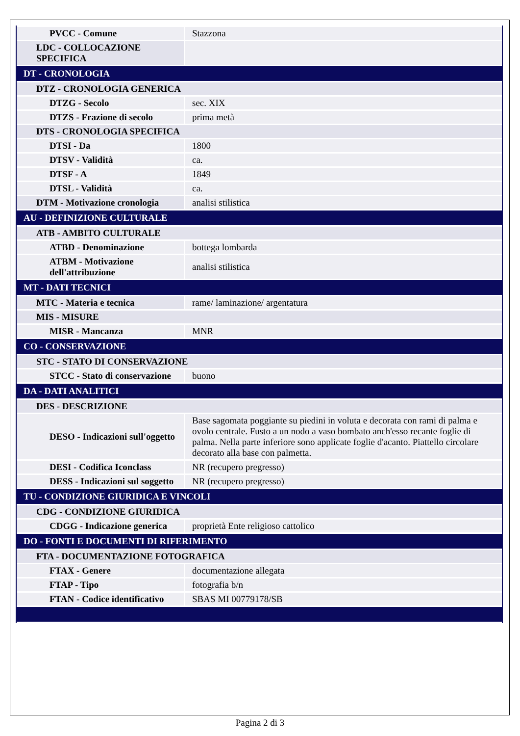| PVCC - Comune | Stazzona |
| LDC - COLLOCAZIONE SPECIFICA | |
| DT - CRONOLOGIA | |
| DTZ - CRONOLOGIA GENERICA | |
| DTZG - Secolo | sec. XIX |
| DTZS - Frazione di secolo | prima metà |
| DTS - CRONOLOGIA SPECIFICA | |
| DTSI - Da | 1800 |
| DTSV - Validità | ca. |
| DTSF - A | 1849 |
| DTSL - Validità | ca. |
| DTM - Motivazione cronologia | analisi stilistica |
| AU - DEFINIZIONE CULTURALE | |
| ATB - AMBITO CULTURALE | |
| ATBD - Denominazione | bottega lombarda |
| ATBM - Motivazione dell'attribuzione | analisi stilistica |
| MT - DATI TECNICI | |
| MTC - Materia e tecnica | rame/ laminazione/ argentatura |
| MIS - MISURE | |
| MISR - Mancanza | MNR |
| CO - CONSERVAZIONE | |
| STC - STATO DI CONSERVAZIONE | |
| STCC - Stato di conservazione | buono |
| DA - DATI ANALITICI | |
| DES - DESCRIZIONE | |
| DESO - Indicazioni sull'oggetto | Base sagomata poggiante su piedini in voluta e decorata con rami di palma e ovolo centrale. Fusto a un nodo a vaso bombato anch'esso recante foglie di palma. Nella parte inferiore sono applicate foglie d'acanto. Piattello circolare decorato alla base con palmetta. |
| DESI - Codifica Iconclass | NR (recupero pregresso) |
| DESS - Indicazioni sul soggetto | NR (recupero pregresso) |
| TU - CONDIZIONE GIURIDICA E VINCOLI | |
| CDG - CONDIZIONE GIURIDICA | |
| CDGG - Indicazione generica | proprietà Ente religioso cattolico |
| DO - FONTI E DOCUMENTI DI RIFERIMENTO | |
| FTA - DOCUMENTAZIONE FOTOGRAFICA | |
| FTAX - Genere | documentazione allegata |
| FTAP - Tipo | fotografia b/n |
| FTAN - Codice identificativo | SBAS MI 00779178/SB |
Pagina 2 di 3